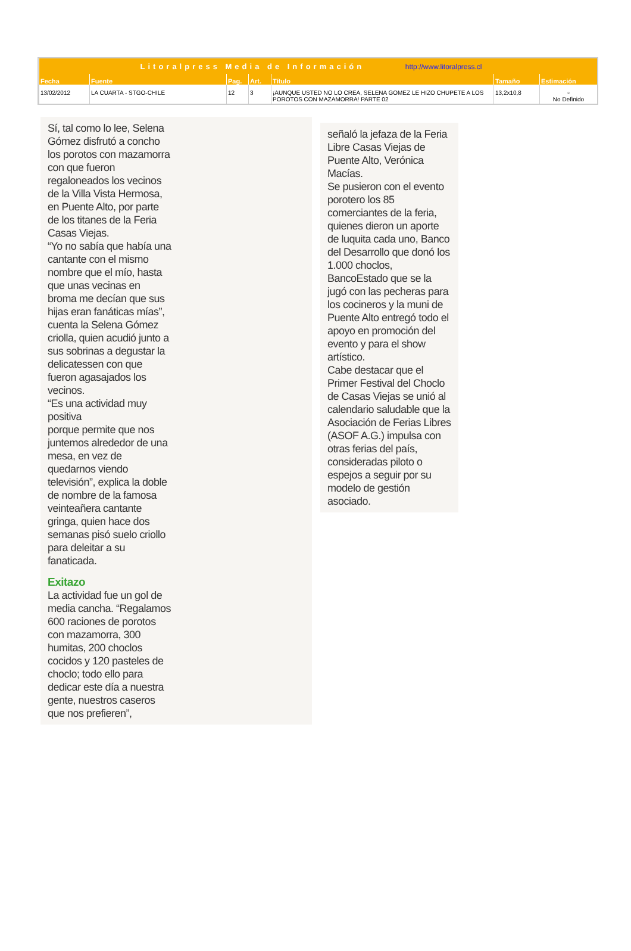| Litoralpress Media de Información http://www.litoralpress.cl | | | | | | |
| Fecha | Fuente | Pag. | Art. | Título | Tamaño | Estimación |
| 13/02/2012 | LA CUARTA - STGO-CHILE | 12 | 3 | ¡AUNQUE USTED NO LO CREA, SELENA GOMEZ LE HIZO CHUPETE A LOS POROTOS CON MAZAMORRA! PARTE 02 | 13,2x10,8 | ▫ No Definido |
Sí, tal como lo lee, Selena Gómez disfrutó a concho los porotos con mazamorra con que fueron regaloneados los vecinos de la Villa Vista Hermosa, en Puente Alto, por parte de los titanes de la Feria Casas Viejas.
“Yo no sabía que había una cantante con el mismo nombre que el mío, hasta que unas vecinas en broma me decían que sus hijas eran fanáticas mías”, cuenta la Selena Gómez criolla, quien acudió junto a sus sobrinas a degustar la delicatessen con que fueron agasajados los vecinos.
“Es una actividad muy positiva
porque permite que nos juntemos alrededor de una mesa, en vez de quedarnos viendo televisión”, explica la doble de nombre de la famosa veinteañera cantante gringa, quien hace dos semanas pisó suelo criollo para deleitar a su fanaticada.
Exitazo
La actividad fue un gol de media cancha. “Regalamos 600 raciones de porotos con mazamorra, 300 humitas, 200 choclos cocidos y 120 pasteles de choclo; todo ello para dedicar este día a nuestra gente, nuestros caseros que nos prefieren”,
señaló la jefaza de la Feria Libre Casas Viejas de Puente Alto, Verónica Macías.
Se pusieron con el evento porotero los 85 comerciantes de la feria, quienes dieron un aporte de luquita cada uno, Banco del Desarrollo que donó los 1.000 choclos, BancoEstado que se la jugó con las pecheras para los cocineros y la muni de Puente Alto entregó todo el apoyo en promoción del evento y para el show artístico.
Cabe destacar que el Primer Festival del Choclo de Casas Viejas se unió al calendario saludable que la Asociación de Ferias Libres (ASOF A.G.) impulsa con otras ferias del país, consideradas piloto o espejos a seguir por su modelo de gestión asociado.